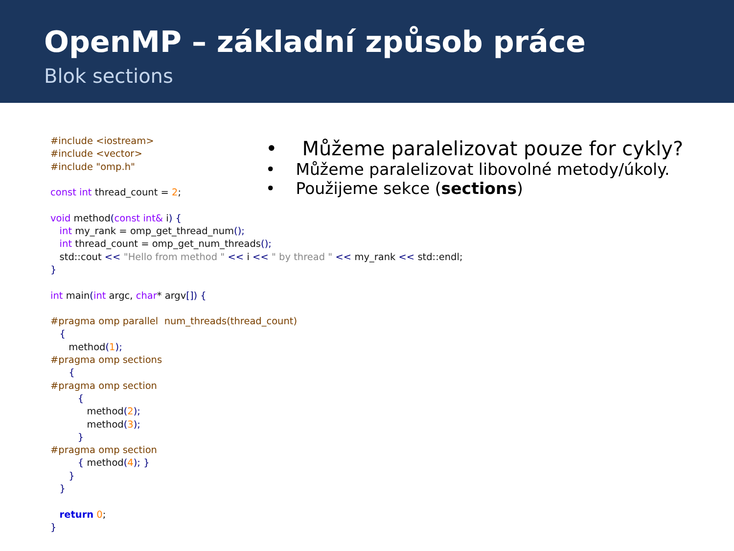OpenMP – základní způsob práce
Blok sections
#include <iostream> #include <vector> #include "omp.h" const int thread_count = 2; void method(const int& i) { int my_rank = omp_get_thread_num(); int thread_count = omp_get_num_threads(); std::cout << "Hello from method " << i << " by thread " << my_rank << std::endl; } int main(int argc, char* argv[]) { #pragma omp parallel num_threads(thread_count) { method(1); #pragma omp sections { #pragma omp section { method(2); method(3); } #pragma omp section { method(4); } } } return 0; }
• Můžeme paralelizovat pouze for cykly?
• Můžeme paralelizovat libovolné metody/úkoly.
• Použijeme sekce (sections)